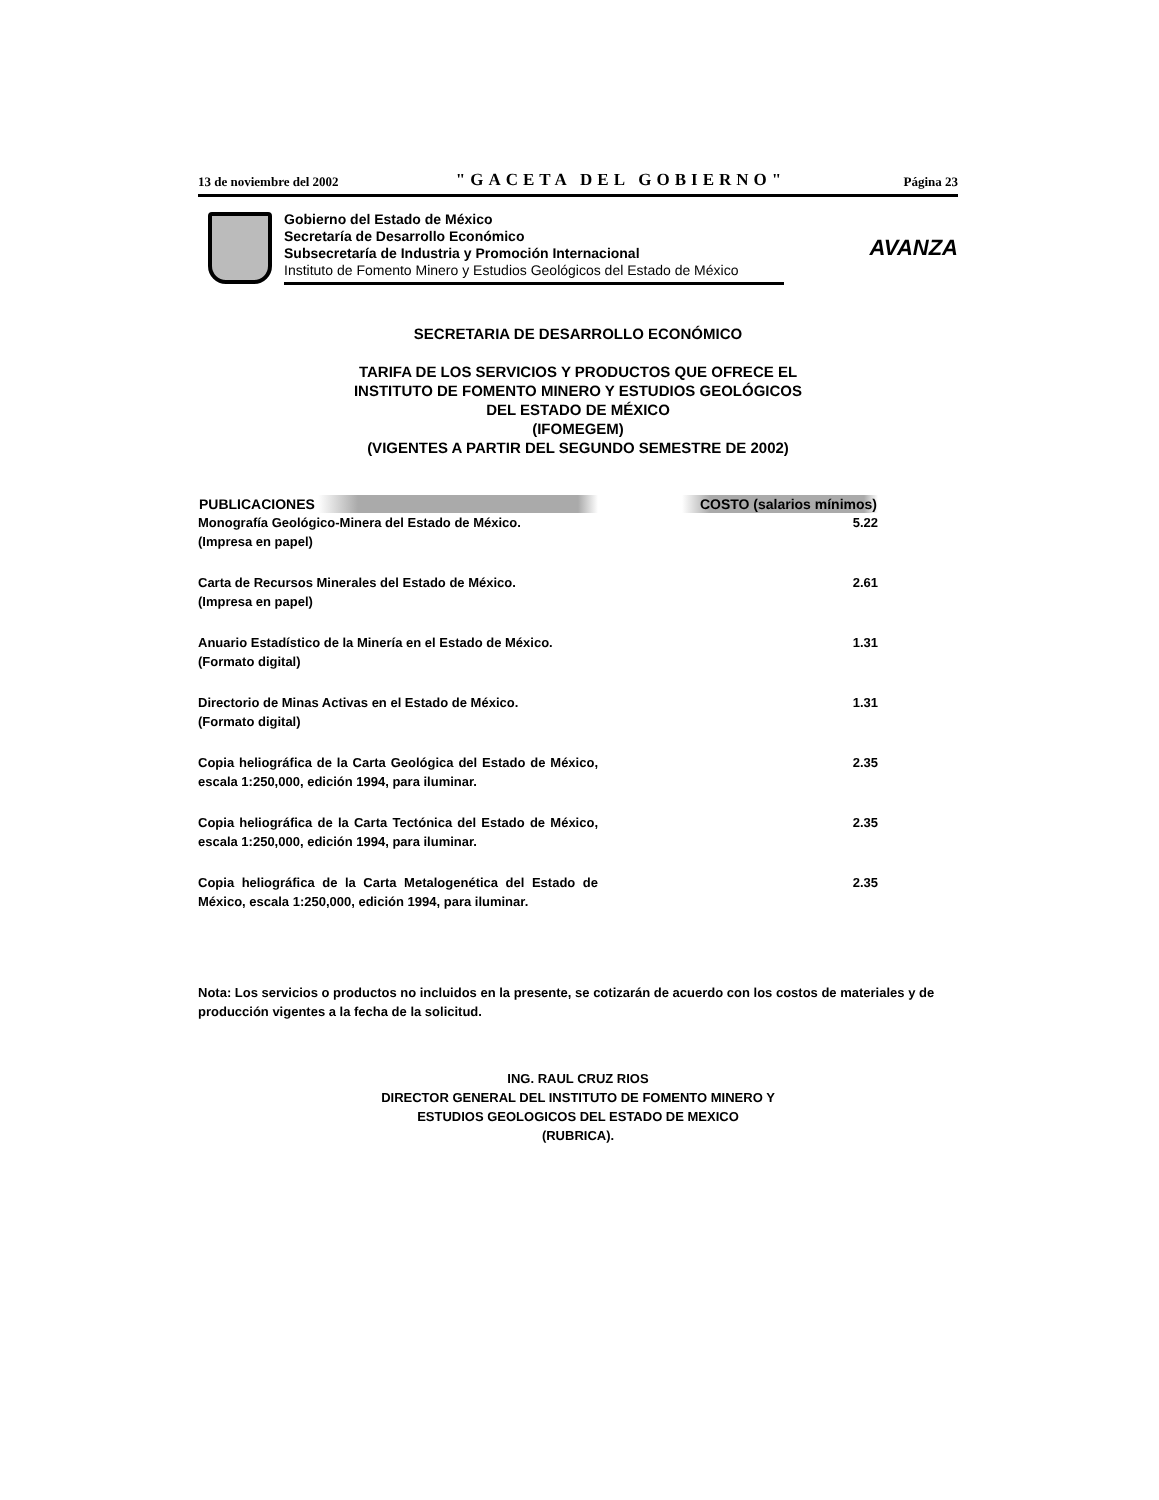13 de noviembre del 2002 "GACETA DEL GOBIERNO" Página 23
Gobierno del Estado de México
Secretaría de Desarrollo Económico
Subsecretaría de Industria y Promoción Internacional
Instituto de Fomento Minero y Estudios Geológicos del Estado de México
AVANZA
SECRETARIA DE DESARROLLO ECONÓMICO
TARIFA DE LOS SERVICIOS Y PRODUCTOS QUE OFRECE EL
INSTITUTO DE FOMENTO MINERO Y ESTUDIOS GEOLÓGICOS
DEL ESTADO DE MÉXICO
(IFOMEGEM)
(VIGENTES A PARTIR DEL SEGUNDO SEMESTRE DE 2002)
| PUBLICACIONES | COSTO (salarios mínimos) |
| --- | --- |
| Monografía Geológico-Minera del Estado de México. (Impresa en papel) | 5.22 |
| Carta de Recursos Minerales del Estado de México. (Impresa en papel) | 2.61 |
| Anuario Estadístico de la Minería en el Estado de México. (Formato digital) | 1.31 |
| Directorio de Minas Activas en el Estado de México. (Formato digital) | 1.31 |
| Copia heliográfica de la Carta Geológica del Estado de México, escala 1:250,000, edición 1994, para iluminar. | 2.35 |
| Copia heliográfica de la Carta Tectónica del Estado de México, escala 1:250,000, edición 1994, para iluminar. | 2.35 |
| Copia heliográfica de la Carta Metalogenética del Estado de México, escala 1:250,000, edición 1994, para iluminar. | 2.35 |
Nota: Los servicios o productos no incluidos en la presente, se cotizarán de acuerdo con los costos de materiales y de producción vigentes a la fecha de la solicitud.
ING. RAUL CRUZ RIOS
DIRECTOR GENERAL DEL INSTITUTO DE FOMENTO MINERO Y
ESTUDIOS GEOLOGICOS DEL ESTADO DE MEXICO
(RUBRICA).